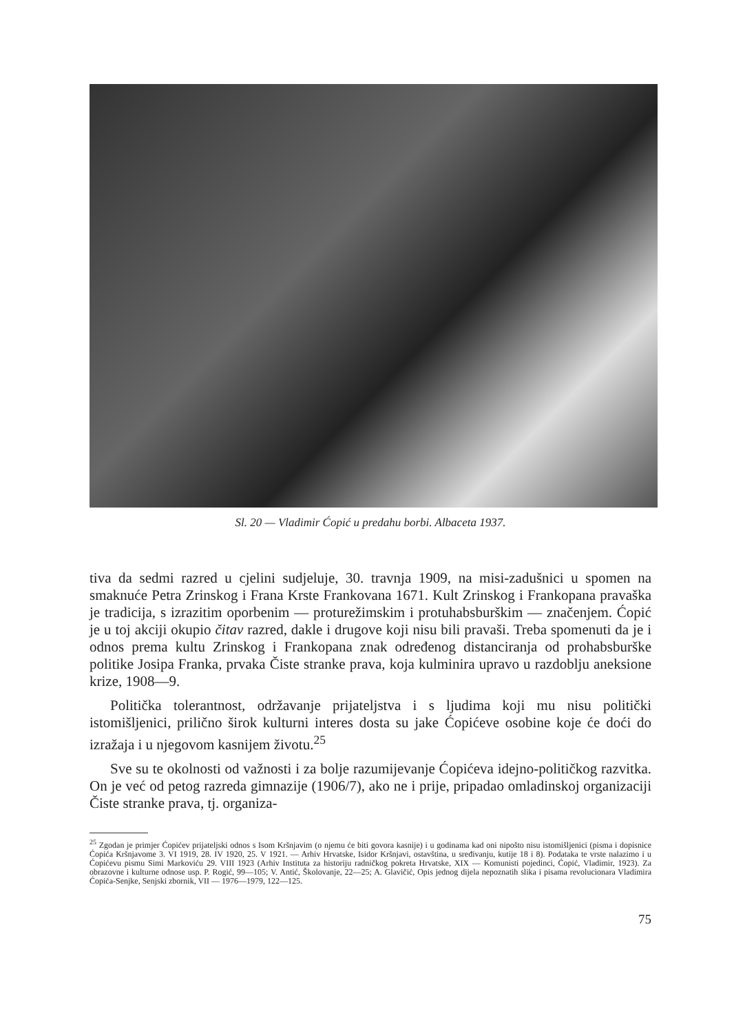Sl. 20 — Vladimir Ćopić u predahu borbi. Albaceta 1937.
tiva da sedmi razred u cjelini sudjeluje, 30. travnja 1909, na misi-zadušnici u spomen na smaknuće Petra Zrinskog i Frana Krste Frankovana 1671. Kult Zrinskog i Frankopana pravaška je tradicija, s izrazitim oporbenim — proturežimskim i protuhabsburškim — značenjem. Ćopić je u toj akciji okupio čitav razred, dakle i drugove koji nisu bili pravaši. Treba spomenuti da je i odnos prema kultu Zrinskog i Frankopana znak određenog distanciranja od prohabsburške politike Josipa Franka, prvaka Čiste stranke prava, koja kulminira upravo u razdoblju aneksione krize, 1908—9.
Politička tolerantnost, održavanje prijateljstva i s ljudima koji mu nisu politički istomišljenici, prilično širok kulturni interes dosta su jake Ćopićeve osobine koje će doći do izražaja i u njegovom kasnijem životu.<sup>25</sup>
Sve su te okolnosti od važnosti i za bolje razumijevanje Ćopićeva idejno-političkog razvitka. On je već od petog razreda gimnazije (1906/7), ako ne i prije, pripadao omladinskoj organizaciji Čiste stranke prava, tj. organiza-
<sup>25</sup> Zgodan je primjer Ćopićev prijateljski odnos s Isom Kršnjavim (o njemu će biti govora kasnije) i u godinama kad oni nipošto nisu istomišljenici (pisma i dopisnice Ćopića Kršnjavome 3. VI 1919, 28. IV 1920, 25. V 1921. — Arhiv Hrvatske, Isidor Kršnjavi, ostavština, u sređivanju, kutije 18 i 8). Podataka te vrste nalazimo i u Ćopićevu pismu Simi Markoviću 29. VIII 1923 (Arhiv Instituta za historiju radničkog pokreta Hrvatske, XIX — Komunisti pojedinci, Ćopić, Vladimir, 1923). Za obrazovne i kulturne odnose usp. P. Rogić, 99—105; V. Antić, Školovanje, 22—25; A. Glavičić, Opis jednog dijela nepoznatih slika i pisama revolucionara Vladimira Ćopića-Senjke, Senjski zbornik, VII — 1976—1979, 122—125.
75